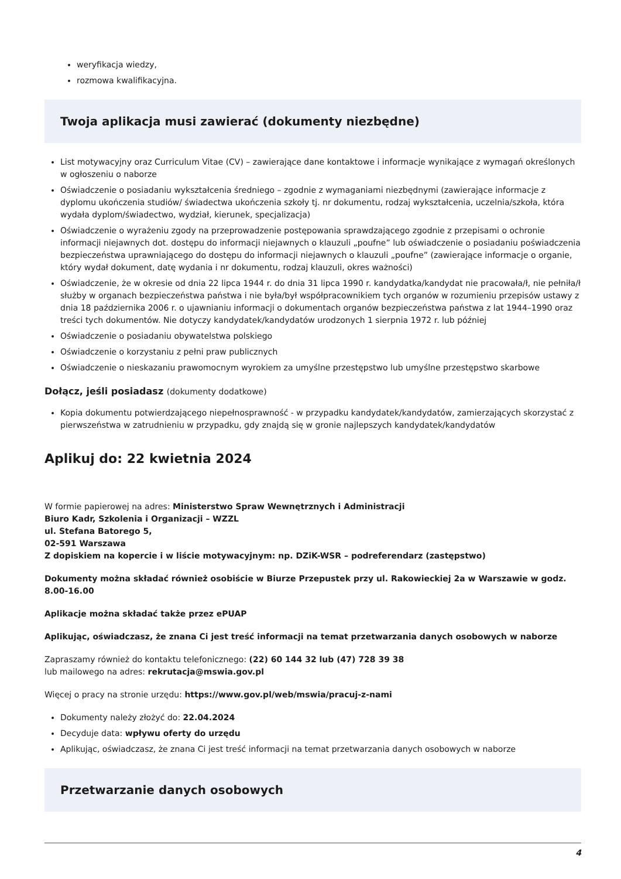weryfikacja wiedzy,
rozmowa kwalifikacyjna.
Twoja aplikacja musi zawierać (dokumenty niezbędne)
List motywacyjny oraz Curriculum Vitae (CV) – zawierające dane kontaktowe i informacje wynikające z wymagań określonych w ogłoszeniu o naborze
Oświadczenie o posiadaniu wykształcenia średniego – zgodnie z wymaganiami niezbędnymi (zawierające informacje z dyplomu ukończenia studiów/ świadectwa ukończenia szkoły tj. nr dokumentu, rodzaj wykształcenia, uczelnia/szkoła, która wydała dyplom/świadectwo, wydział, kierunek, specjalizacja)
Oświadczenie o wyrażeniu zgody na przeprowadzenie postępowania sprawdzającego zgodnie z przepisami o ochronie informacji niejawnych dot. dostępu do informacji niejawnych o klauzuli „poufne” lub oświadczenie o posiadaniu poświadczenia bezpieczeństwa uprawniającego do dostępu do informacji niejawnych o klauzuli „poufne” (zawierające informacje o organie, który wydał dokument, datę wydania i nr dokumentu, rodzaj klauzuli, okres ważności)
Oświadczenie, że w okresie od dnia 22 lipca 1944 r. do dnia 31 lipca 1990 r. kandydatka/kandydat nie pracowała/ł, nie pełniła/ł służby w organach bezpieczeństwa państwa i nie była/był współpracownikiem tych organów w rozumieniu przepisów ustawy z dnia 18 października 2006 r. o ujawnianiu informacji o dokumentach organów bezpieczeństwa państwa z lat 1944–1990 oraz treści tych dokumentów. Nie dotyczy kandydatek/kandydatów urodzonych 1 sierpnia 1972 r. lub później
Oświadczenie o posiadaniu obywatelstwa polskiego
Oświadczenie o korzystaniu z pełni praw publicznych
Oświadczenie o nieskazaniu prawomocnym wyrokiem za umyślne przestępstwo lub umyślne przestępstwo skarbowe
Dołącz, jeśli posiadasz (dokumenty dodatkowe)
Kopia dokumentu potwierdzającego niepełnosprawność - w przypadku kandydatek/kandydatów, zamierzających skorzystać z pierwszeństwa w zatrudnieniu w przypadku, gdy znajdą się w gronie najlepszych kandydatek/kandydatów
Aplikuj do: 22 kwietnia 2024
W formie papierowej na adres: Ministerstwo Spraw Wewnętrznych i Administracji
Biuro Kadr, Szkolenia i Organizacji – WZZL
ul. Stefana Batorego 5,
02-591 Warszawa
Z dopiskiem na kopercie i w liście motywacyjnym: np. DZiK-WSR – podreferendarz (zastępstwo)
Dokumenty można składać również osobiście w Biurze Przepustek przy ul. Rakowieckiej 2a w Warszawie w godz. 8.00-16.00
Aplikacje można składać także przez ePUAP
Aplikując, oświadczasz, że znana Ci jest treść informacji na temat przetwarzania danych osobowych w naborze
Zapraszamy również do kontaktu telefonicznego: (22) 60 144 32 lub (47) 728 39 38
lub mailowego na adres: rekrutacja@mswia.gov.pl
Więcej o pracy na stronie urzędu: https://www.gov.pl/web/mswia/pracuj-z-nami
Dokumenty należy złożyć do: 22.04.2024
Decyduje data: wpływu oferty do urzędu
Aplikując, oświadczasz, że znana Ci jest treść informacji na temat przetwarzania danych osobowych w naborze
Przetwarzanie danych osobowych
4